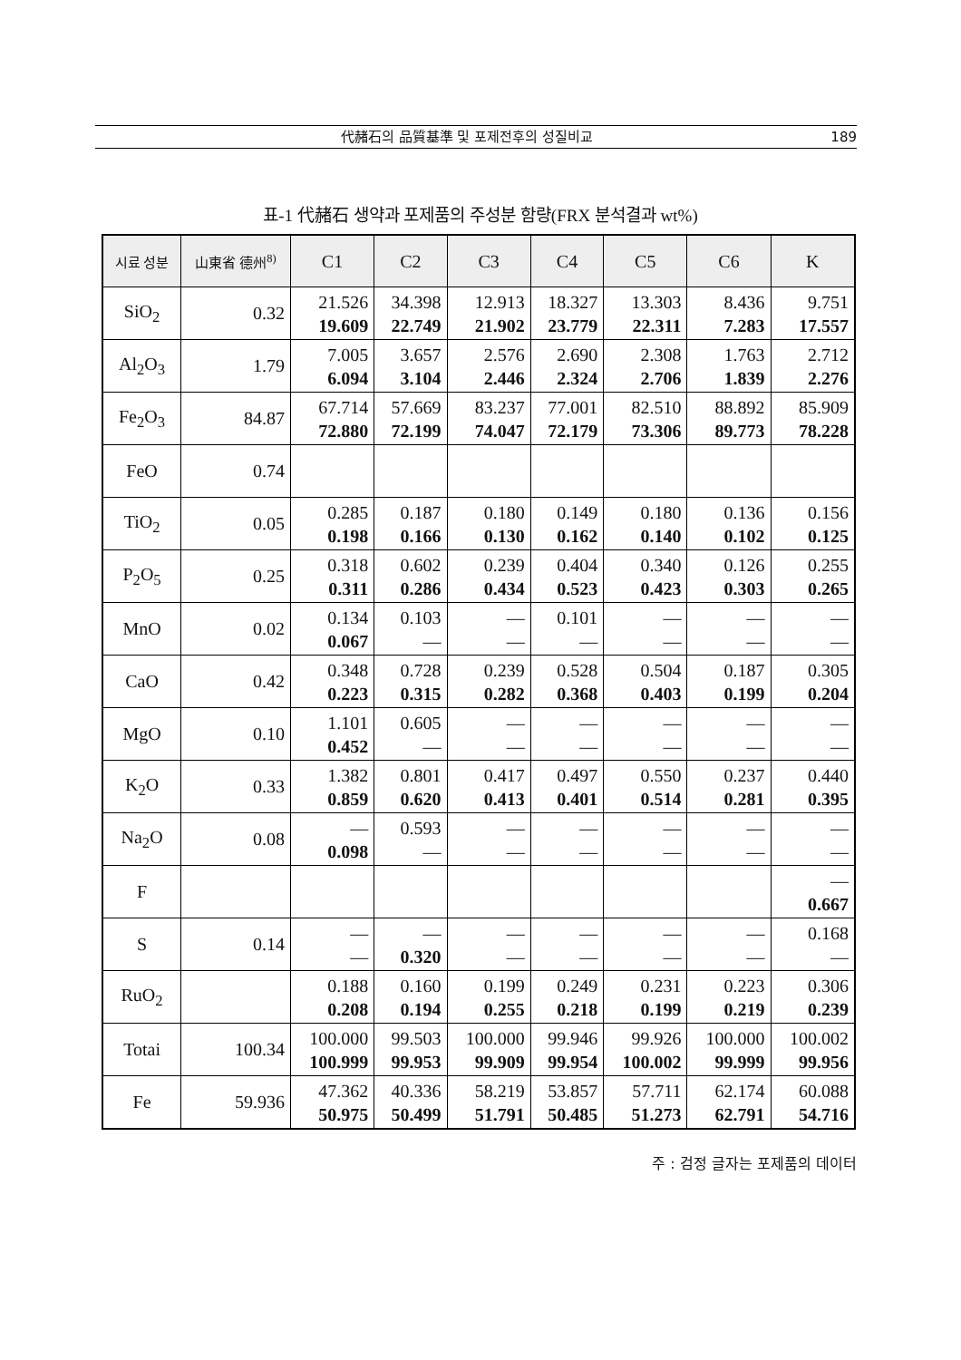代赭石의 品質基準 및 포제전후의 성질비교
189
표-1 代赭石 생약과 포제품의 주성분 함량(FRX 분석결과 wt%)
| 시료 성분 | 山東省 德州<sup>8)</sup> | C1 | C2 | C3 | C4 | C5 | C6 | K |
| --- | --- | --- | --- | --- | --- | --- | --- | --- |
| SiO<sub>2</sub> | 0.32 | 21.526 19.609 | 34.398 22.749 | 12.913 21.902 | 18.327 23.779 | 13.303 22.311 | 8.436 7.283 | 9.751 17.557 |
| Al<sub>2</sub>O<sub>3</sub> | 1.79 | 7.005 6.094 | 3.657 3.104 | 2.576 2.446 | 2.690 2.324 | 2.308 2.706 | 1.763 1.839 | 2.712 2.276 |
| Fe<sub>2</sub>O<sub>3</sub> | 84.87 | 67.714 72.880 | 57.669 72.199 | 83.237 74.047 | 77.001 72.179 | 82.510 73.306 | 88.892 89.773 | 85.909 78.228 |
| FeO | 0.74 | | | | | | | |
| TiO<sub>2</sub> | 0.05 | 0.285 0.198 | 0.187 0.166 | 0.180 0.130 | 0.149 0.162 | 0.180 0.140 | 0.136 0.102 | 0.156 0.125 |
| P<sub>2</sub>O<sub>5</sub> | 0.25 | 0.318 0.311 | 0.602 0.286 | 0.239 0.434 | 0.404 0.523 | 0.340 0.423 | 0.126 0.303 | 0.255 0.265 |
| MnO | 0.02 | 0.134 0.067 | 0.103 — | — — | 0.101 — | — — | — — | — — |
| CaO | 0.42 | 0.348 0.223 | 0.728 0.315 | 0.239 0.282 | 0.528 0.368 | 0.504 0.403 | 0.187 0.199 | 0.305 0.204 |
| MgO | 0.10 | 1.101 0.452 | 0.605 — | — — | — — | — — | — — | — — |
| K<sub>2</sub>O | 0.33 | 1.382 0.859 | 0.801 0.620 | 0.417 0.413 | 0.497 0.401 | 0.550 0.514 | 0.237 0.281 | 0.440 0.395 |
| Na<sub>2</sub>O | 0.08 | — 0.098 | 0.593 — | — — | — — | — — | — — | — — |
| F | | | | | | | | — 0.667 |
| S | 0.14 | — — | — 0.320 | — — | — — | — — | — — | 0.168 — |
| RuO<sub>2</sub> | | 0.188 0.208 | 0.160 0.194 | 0.199 0.255 | 0.249 0.218 | 0.231 0.199 | 0.223 0.219 | 0.306 0.239 |
| Totai | 100.34 | 100.000 100.999 | 99.503 99.953 | 100.000 99.909 | 99.946 99.954 | 99.926 100.002 | 100.000 99.999 | 100.002 99.956 |
| Fe | 59.936 | 47.362 50.975 | 40.336 50.499 | 58.219 51.791 | 53.857 50.485 | 57.711 51.273 | 62.174 62.791 | 60.088 54.716 |
주 : 검정 글자는 포제품의 데이터